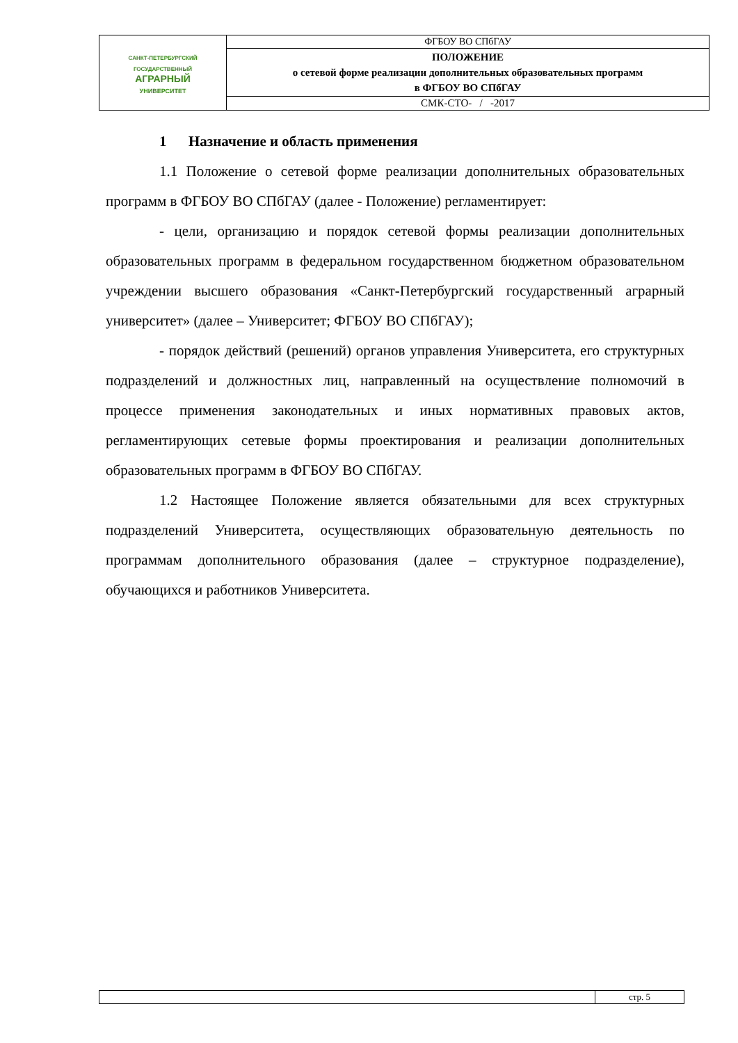| САНКТ-ПЕТЕРБУРГСКИЙ ГОСУДАРСТВЕННЫЙ АГРАРНЫЙ УНИВЕРСИТЕТ | ФГБОУ ВО СПбГАУ |
| | ПОЛОЖЕНИЕ о сетевой форме реализации дополнительных образовательных программ в ФГБОУ ВО СПбГАУ |
| | СМК-СТО- / -2017 |
1 Назначение и область применения
1.1 Положение о сетевой форме реализации дополнительных образовательных программ в ФГБОУ ВО СПбГАУ (далее - Положение) регламентирует:
- цели, организацию и порядок сетевой формы реализации дополнительных образовательных программ в федеральном государственном бюджетном образовательном учреждении высшего образования «Санкт-Петербургский государственный аграрный университет» (далее – Университет; ФГБОУ ВО СПбГАУ);
- порядок действий (решений) органов управления Университета, его структурных подразделений и должностных лиц, направленный на осуществление полномочий в процессе применения законодательных и иных нормативных правовых актов, регламентирующих сетевые формы проектирования и реализации дополнительных образовательных программ в ФГБОУ ВО СПбГАУ.
1.2 Настоящее Положение является обязательными для всех структурных подразделений Университета, осуществляющих образовательную деятельность по программам дополнительного образования (далее – структурное подразделение), обучающихся и работников Университета.
| | стр. 5 |